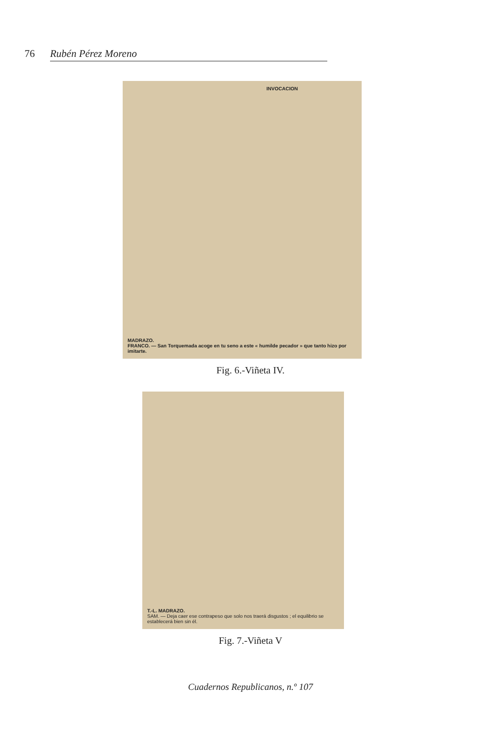76 Rubén Pérez Moreno
INVOCACION
MADRAZO.
FRANCO. — San Torquemada acoge en tu seno a este « humilde pecador » que tanto hizo por imitarte.
Fig. 6.-Viñeta IV.
T.-L. MADRAZO.
SAM. — Deja caer ese contrapeso que solo nos traerá disgustos ; el equilibrio se establecerá bien sin él.
Fig. 7.-Viñeta V
Cuadernos Republicanos, n.º 107